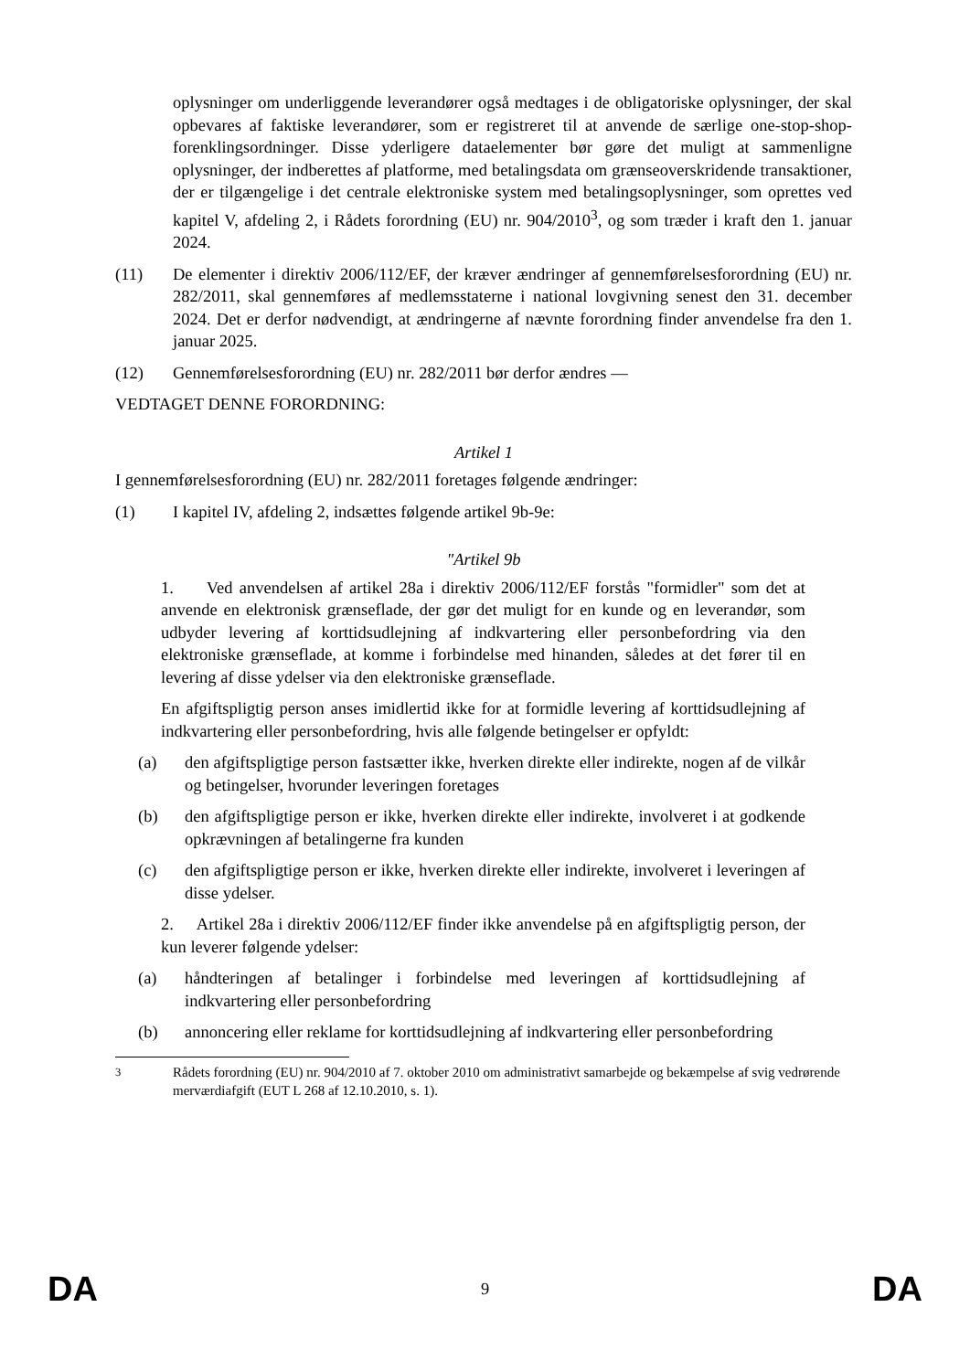oplysninger om underliggende leverandører også medtages i de obligatoriske oplysninger, der skal opbevares af faktiske leverandører, som er registreret til at anvende de særlige one-stop-shop-forenklingsordninger. Disse yderligere dataelementer bør gøre det muligt at sammenligne oplysninger, der indberettes af platforme, med betalingsdata om grænseoverskridende transaktioner, der er tilgængelige i det centrale elektroniske system med betalingsoplysninger, som oprettes ved kapitel V, afdeling 2, i Rådets forordning (EU) nr. 904/2010<sup>3</sup>, og som træder i kraft den 1. januar 2024.
(11) De elementer i direktiv 2006/112/EF, der kræver ændringer af gennemførelsesforordning (EU) nr. 282/2011, skal gennemføres af medlemsstaterne i national lovgivning senest den 31. december 2024. Det er derfor nødvendigt, at ændringerne af nævnte forordning finder anvendelse fra den 1. januar 2025.
(12) Gennemførelsesforordning (EU) nr. 282/2011 bør derfor ændres —
VEDTAGET DENNE FORORDNING:
Artikel 1
I gennemførelsesforordning (EU) nr. 282/2011 foretages følgende ændringer:
(1) I kapitel IV, afdeling 2, indsættes følgende artikel 9b-9e:
"Artikel 9b
1. Ved anvendelsen af artikel 28a i direktiv 2006/112/EF forstås "formidler" som det at anvende en elektronisk grænseflade, der gør det muligt for en kunde og en leverandør, som udbyder levering af korttidsudlejning af indkvartering eller personbefordring via den elektroniske grænseflade, at komme i forbindelse med hinanden, således at det fører til en levering af disse ydelser via den elektroniske grænseflade.
En afgiftspligtig person anses imidlertid ikke for at formidle levering af korttidsudlejning af indkvartering eller personbefordring, hvis alle følgende betingelser er opfyldt:
(a) den afgiftspligtige person fastsætter ikke, hverken direkte eller indirekte, nogen af de vilkår og betingelser, hvorunder leveringen foretages
(b) den afgiftspligtige person er ikke, hverken direkte eller indirekte, involveret i at godkende opkrævningen af betalingerne fra kunden
(c) den afgiftspligtige person er ikke, hverken direkte eller indirekte, involveret i leveringen af disse ydelser.
2. Artikel 28a i direktiv 2006/112/EF finder ikke anvendelse på en afgiftspligtig person, der kun leverer følgende ydelser:
(a) håndteringen af betalinger i forbindelse med leveringen af korttidsudlejning af indkvartering eller personbefordring
(b) annoncering eller reklame for korttidsudlejning af indkvartering eller personbefordring
<sup>3</sup> Rådets forordning (EU) nr. 904/2010 af 7. oktober 2010 om administrativt samarbejde og bekæmpelse af svig vedrørende merværdiafgift (EUT L 268 af 12.10.2010, s. 1).
DA 9 DA